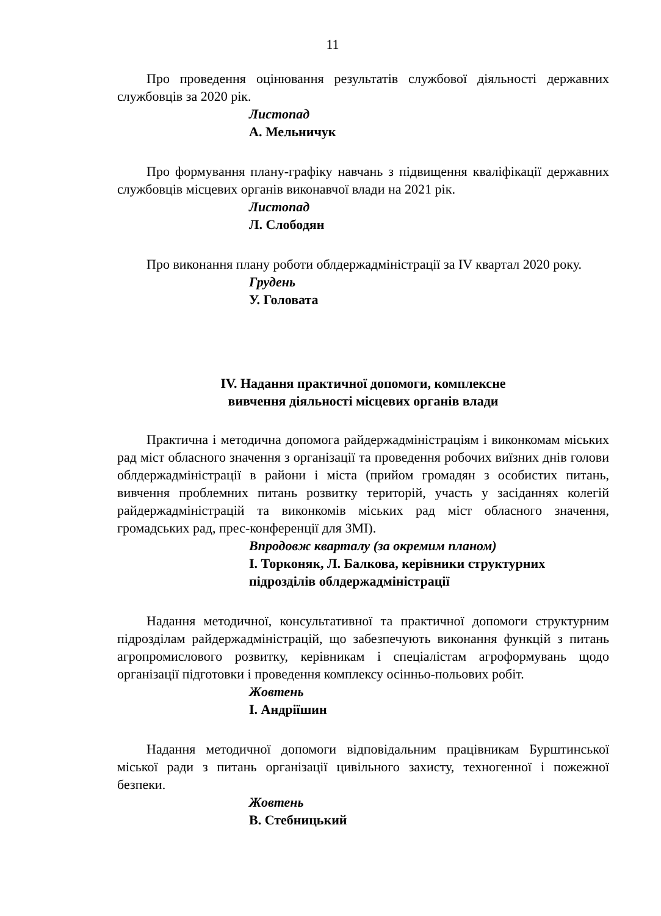11
Про проведення оцінювання результатів службової діяльності державних службовців за 2020 рік.
Листопад
А. Мельничук
Про формування плану-графіку навчань з підвищення кваліфікації державних службовців місцевих органів виконавчої влади на 2021 рік.
Листопад
Л. Слободян
Про виконання плану роботи облдержадміністрації за IV квартал 2020 року.
Грудень
У. Головата
IV. Надання практичної допомоги, комплексне
вивчення діяльності місцевих органів влади
Практична і методична допомога райдержадміністраціям і виконкомам міських рад міст обласного значення з організації та проведення робочих виїзних днів голови облдержадміністрації в райони і міста (прийом громадян з особистих питань, вивчення проблемних питань розвитку територій, участь у засіданнях колегій райдержадміністрацій та виконкомів міських рад міст обласного значення, громадських рад, прес-конференції для ЗМІ).
Впродовж кварталу (за окремим планом)
І. Торконяк, Л. Балкова, керівники структурних підрозділів облдержадміністрації
Надання методичної, консультативної та практичної допомоги структурним підрозділам райдержадміністрацій, що забезпечують виконання функцій з питань агропромислового розвитку, керівникам і спеціалістам агроформувань щодо організації підготовки і проведення комплексу осінньо-польових робіт.
Жовтень
І. Андріїшин
Надання методичної допомоги відповідальним працівникам Бурштинської міської ради з питань організації цивільного захисту, техногенної і пожежної безпеки.
Жовтень
В. Стебницький